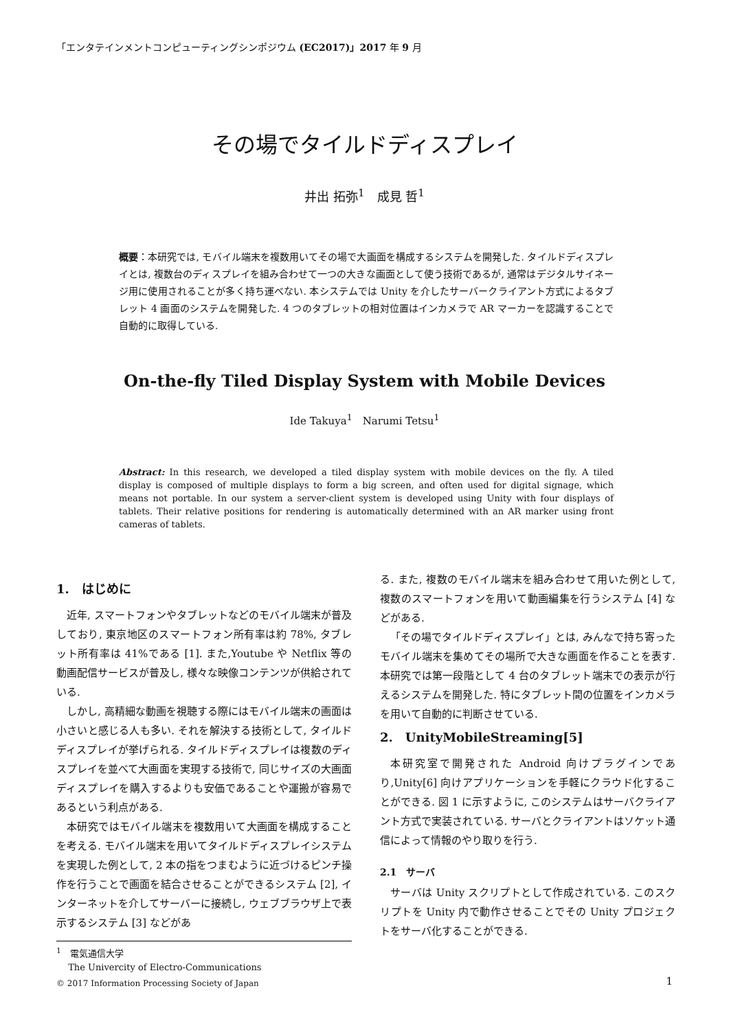「エンタテインメントコンピューティングシンポジウム (EC2017)」2017 年 9 月
その場でタイルドディスプレイ
井出 拓弥<sup>1</sup>　成見 哲<sup>1</sup>
概要：本研究では, モバイル端末を複数用いてその場で大画面を構成するシステムを開発した. タイルドディスプレイとは, 複数台のディスプレイを組み合わせて一つの大きな画面として使う技術であるが, 通常はデジタルサイネージ用に使用されることが多く持ち運べない. 本システムでは Unity を介したサーバークライアント方式によるタブレット 4 画面のシステムを開発した. 4 つのタブレットの相対位置はインカメラで AR マーカーを認識することで自動的に取得している.
On-the-fly Tiled Display System with Mobile Devices
Ide Takuya<sup>1</sup>　Narumi Tetsu<sup>1</sup>
Abstract: In this research, we developed a tiled display system with mobile devices on the fly. A tiled display is composed of multiple displays to form a big screen, and often used for digital signage, which means not portable. In our system a server-client system is developed using Unity with four displays of tablets. Their relative positions for rendering is automatically determined with an AR marker using front cameras of tablets.
1.　はじめに
近年, スマートフォンやタブレットなどのモバイル端末が普及しており, 東京地区のスマートフォン所有率は約 78%, タブレット所有率は 41%である [1]. また,Youtube や Netflix 等の動画配信サービスが普及し, 様々な映像コンテンツが供給されている.
しかし, 高精細な動画を視聴する際にはモバイル端末の画面は小さいと感じる人も多い. それを解決する技術として, タイルドディスプレイが挙げられる. タイルドディスプレイは複数のディスプレイを並べて大画面を実現する技術で, 同じサイズの大画面ディスプレイを購入するよりも安価であることや運搬が容易であるという利点がある.
本研究ではモバイル端末を複数用いて大画面を構成することを考える. モバイル端末を用いてタイルドディスプレイシステムを実現した例として, 2 本の指をつまむように近づけるピンチ操作を行うことで画面を結合させることができるシステム [2], インターネットを介してサーバーに接続し, ウェブブラウザ上で表示するシステム [3] などがあ
<sup>1</sup>　電気通信大学
　 The Univercity of Electro-Communications
る. また, 複数のモバイル端末を組み合わせて用いた例として, 複数のスマートフォンを用いて動画編集を行うシステム [4] などがある.
「その場でタイルドディスプレイ」とは, みんなで持ち寄ったモバイル端末を集めてその場所で大きな画面を作ることを表す. 本研究では第一段階として 4 台のタブレット端末での表示が行えるシステムを開発した. 特にタブレット間の位置をインカメラを用いて自動的に判断させている.
2.　UnityMobileStreaming[5]
本研究室で開発された Android 向けプラグインであり,Unity[6] 向けアプリケーションを手軽にクラウド化することができる. 図 1 に示すように, このシステムはサーバクライアント方式で実装されている. サーバとクライアントはソケット通信によって情報のやり取りを行う.
2.1　サーバ
サーバは Unity スクリプトとして作成されている. このスクリプトを Unity 内で動作させることでその Unity プロジェクトをサーバ化することができる.
© 2017 Information Processing Society of Japan
1